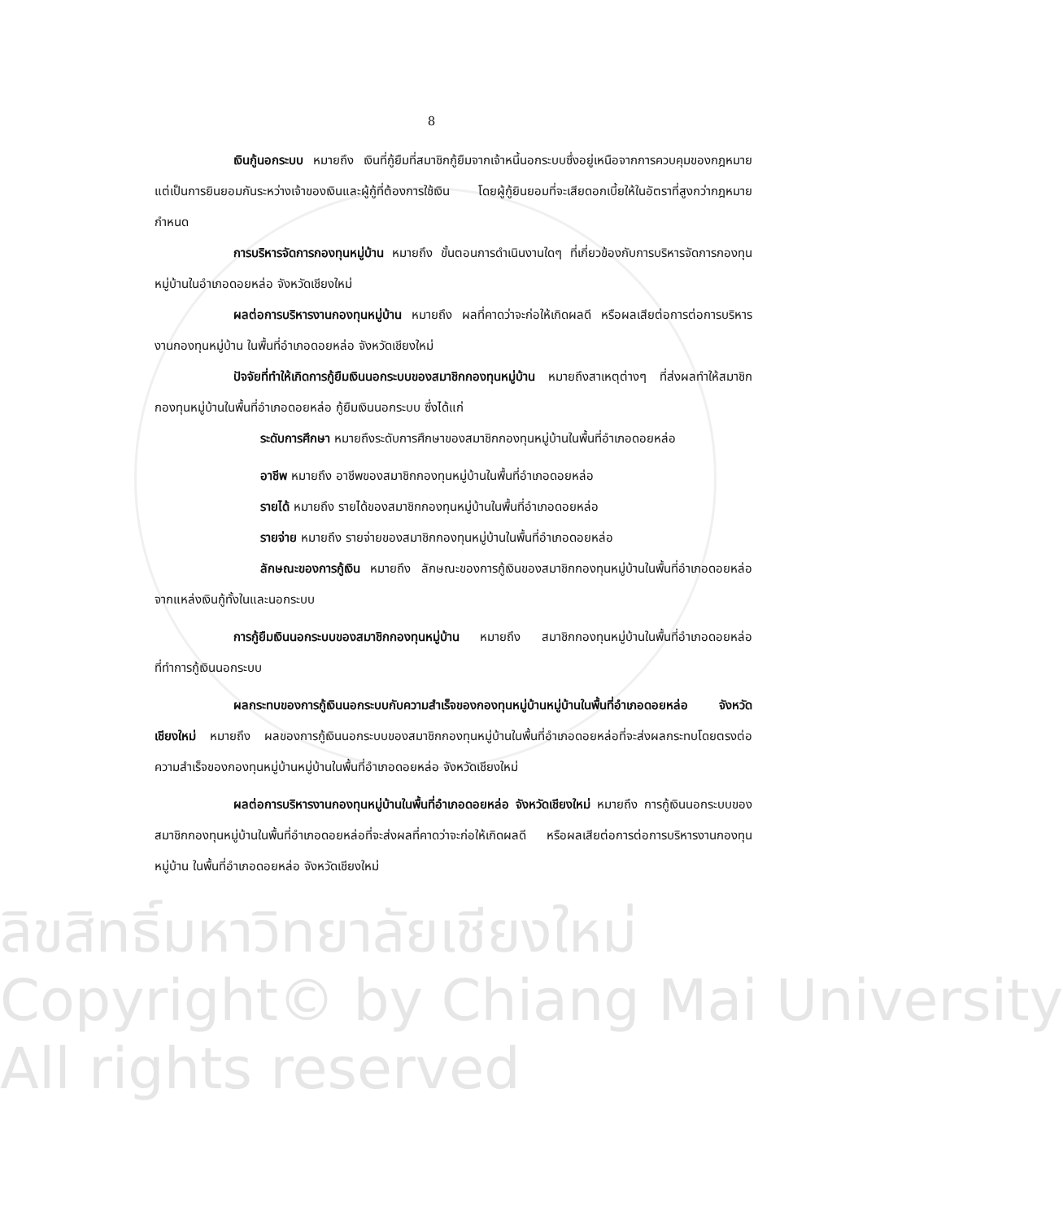8
เงินกู้นอกระบบ หมายถึง เงินที่กู้ยืมที่สมาชิกกู้ยืมจากเจ้าหนี้นอกระบบซึ่งอยู่เหนือจากการควบคุมของกฎหมาย แต่เป็นการยินยอมกันระหว่างเจ้าของเงินและผู้กู้ที่ต้องการใช้เงิน โดยผู้กู้ยินยอมที่จะเสียดอกเบี้ยให้ในอัตราที่สูงกว่ากฎหมายกำหนด
การบริหารจัดการกองทุนหมู่บ้าน หมายถึง ขั้นตอนการดำเนินงานใดๆ ที่เกี่ยวข้องกับการบริหารจัดการกองทุนหมู่บ้านในอำเภอดอยหล่อ จังหวัดเชียงใหม่
ผลต่อการบริหารงานกองทุนหมู่บ้าน หมายถึง ผลที่คาดว่าจะก่อให้เกิดผลดี หรือผลเสียต่อการต่อการบริหารงานกองทุนหมู่บ้าน ในพื้นที่อำเภอดอยหล่อ จังหวัดเชียงใหม่
ปัจจัยที่ทำให้เกิดการกู้ยืมเงินนอกระบบของสมาชิกกองทุนหมู่บ้าน หมายถึงสาเหตุต่างๆ ที่ส่งผลทำให้สมาชิกกองทุนหมู่บ้านในพื้นที่อำเภอดอยหล่อ กู้ยืมเงินนอกระบบ ซึ่งได้แก่
ระดับการศึกษา หมายถึงระดับการศึกษาของสมาชิกกองทุนหมู่บ้านในพื้นที่อำเภอดอยหล่อ
อาชีพ หมายถึง อาชีพของสมาชิกกองทุนหมู่บ้านในพื้นที่อำเภอดอยหล่อ
รายได้ หมายถึง รายได้ของสมาชิกกองทุนหมู่บ้านในพื้นที่อำเภอดอยหล่อ
รายจ่าย หมายถึง รายจ่ายของสมาชิกกองทุนหมู่บ้านในพื้นที่อำเภอดอยหล่อ
ลักษณะของการกู้เงิน หมายถึง ลักษณะของการกู้เงินของสมาชิกกองทุนหมู่บ้านในพื้นที่อำเภอดอยหล่อ จากแหล่งเงินกู้ทั้งในและนอกระบบ
การกู้ยืมเงินนอกระบบของสมาชิกกองทุนหมู่บ้าน หมายถึง สมาชิกกองทุนหมู่บ้านในพื้นที่อำเภอดอยหล่อ ที่ทำการกู้เงินนอกระบบ
ผลกระทบของการกู้เงินนอกระบบกับความสำเร็จของกองทุนหมู่บ้านหมู่บ้านในพื้นที่อำเภอดอยหล่อ จังหวัดเชียงใหม่ หมายถึง ผลของการกู้เงินนอกระบบของสมาชิกกองทุนหมู่บ้านในพื้นที่อำเภอดอยหล่อที่จะส่งผลกระทบโดยตรงต่อความสำเร็จของกองทุนหมู่บ้านหมู่บ้านในพื้นที่อำเภอดอยหล่อ จังหวัดเชียงใหม่
ผลต่อการบริหารงานกองทุนหมู่บ้านในพื้นที่อำเภอดอยหล่อ จังหวัดเชียงใหม่ หมายถึง การกู้เงินนอกระบบของสมาชิกกองทุนหมู่บ้านในพื้นที่อำเภอดอยหล่อที่จะส่งผลที่คาดว่าจะก่อให้เกิดผลดี หรือผลเสียต่อการต่อการบริหารงานกองทุนหมู่บ้าน ในพื้นที่อำเภอดอยหล่อ จังหวัดเชียงใหม่
ลิขสิทธิ์มหาวิทยาลัยเชียงใหม่
Copyright© by Chiang Mai University
All rights reserved